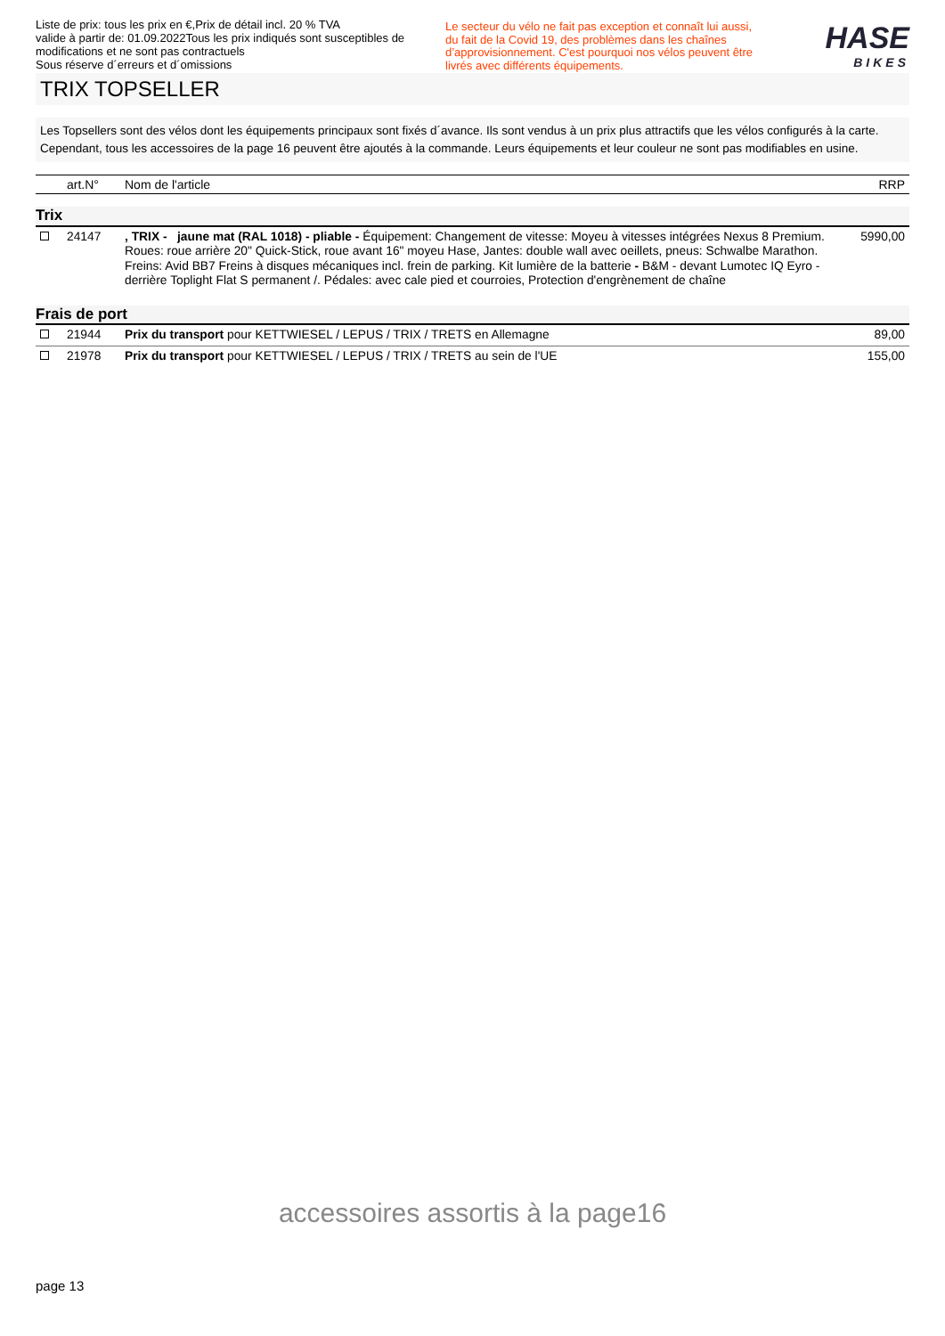Liste de prix: tous les prix en €,Prix de détail incl. 20 % TVA
valide à partir de: 01.09.2022Tous les prix indiqués sont susceptibles de modifications et ne sont pas contractuels
Sous réserve d´erreurs et d´omissions
Le secteur du vélo ne fait pas exception et connaît lui aussi, du fait de la Covid 19, des problèmes dans les chaînes d’approvisionnement. C'est pourquoi nos vélos peuvent être livrés avec différents équipements.
HASE
BIKES
TRIX TOPSELLER
Les Topsellers sont des vélos dont les équipements principaux sont fixés d´avance. Ils sont vendus à un prix plus attractifs que les vélos configurés à la carte. Cependant, tous les accessoires de la page 16 peuvent être ajoutés à la commande. Leurs équipements et leur couleur ne sont pas modifiables en usine.
| | art.N° | Nom de l'article | RRP |
| --- | --- | --- | --- |
| Trix | | | |
| | 24147 | , TRIX - jaune mat (RAL 1018) - pliable - Équipement: Changement de vitesse: Moyeu à vitesses intégrées Nexus 8 Premium. Roues: roue arrière 20" Quick-Stick, roue avant 16" moyeu Hase, Jantes: double wall avec oeillets, pneus: Schwalbe Marathon. Freins: Avid BB7 Freins à disques mécaniques incl. frein de parking. Kit lumière de la batterie - B&M - devant Lumotec IQ Eyro - derrière Toplight Flat S permanent /. Pédales: avec cale pied et courroies, Protection d'engrènement de chaîne | 5990,00 |
| Frais de port | | | |
| | 21944 | Prix du transport pour KETTWIESEL / LEPUS / TRIX / TRETS en Allemagne | 89,00 |
| | 21978 | Prix du transport pour KETTWIESEL / LEPUS / TRIX / TRETS au sein de l'UE | 155,00 |
accessoires assortis à la page16
page 13